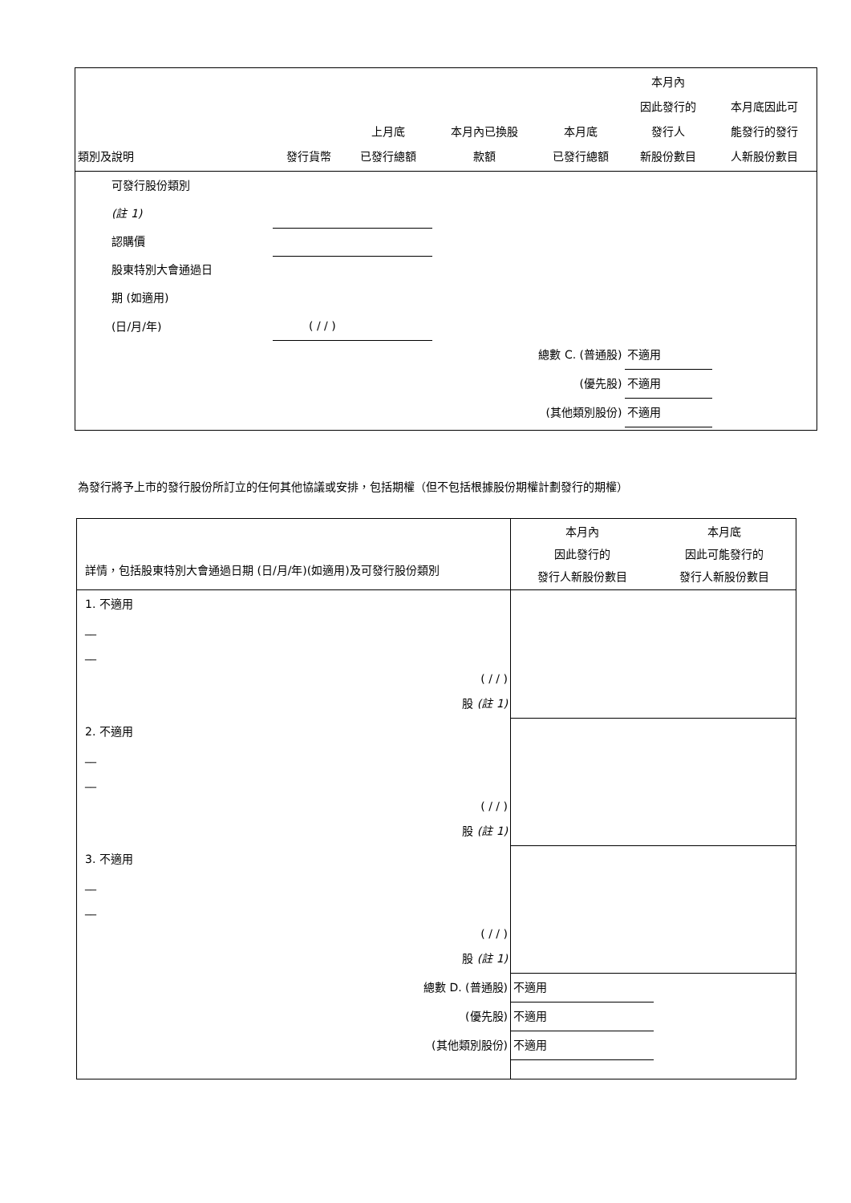| 類別及說明 | 發行貨幣 | 上月底 已發行總額 | 本月內已換股 款額 | 本月底 已發行總額 | 本月內 因此發行的 發行人 新股份數目 | 本月底因此可 能發行的發行 人新股份數目 |
| --- | --- | --- | --- | --- | --- | --- |
| 可發行股份類別 | | | | | | |
| (註 1) | | | | | | |
| 認購價 | | | | | | |
| 股東特別大會通過日 | | | | | | |
| 期 (如適用) | | | | | | |
| (日/月/年) | ( / / ) | | | | | |
| 總數 C. (普通股) | | | | | 不適用 | |
| (優先股) | | | | | 不適用 | |
| (其他類別股份) | | | | | 不適用 | |
為發行將予上市的發行股份所訂立的任何其他協議或安排，包括期權（但不包括根據股份期權計劃發行的期權）
| 詳情，包括股東特別大會通過日期 (日/月/年)(如適用)及可發行股份類別 | 本月內 因此發行的 發行人新股份數目 | 本月底 因此可能發行的 發行人新股份數目 |
| --- | --- | --- |
| 1. 不適用 __ __ ( / / ) 股 (註 1) | | |
| 2. 不適用 __ __ ( / / ) 股 (註 1) | | |
| 3. 不適用 __ __ ( / / ) 股 (註 1) | | |
| 總數 D. (普通股) | 不適用 | |
| (優先股) | 不適用 | |
| (其他類別股份) | 不適用 | |